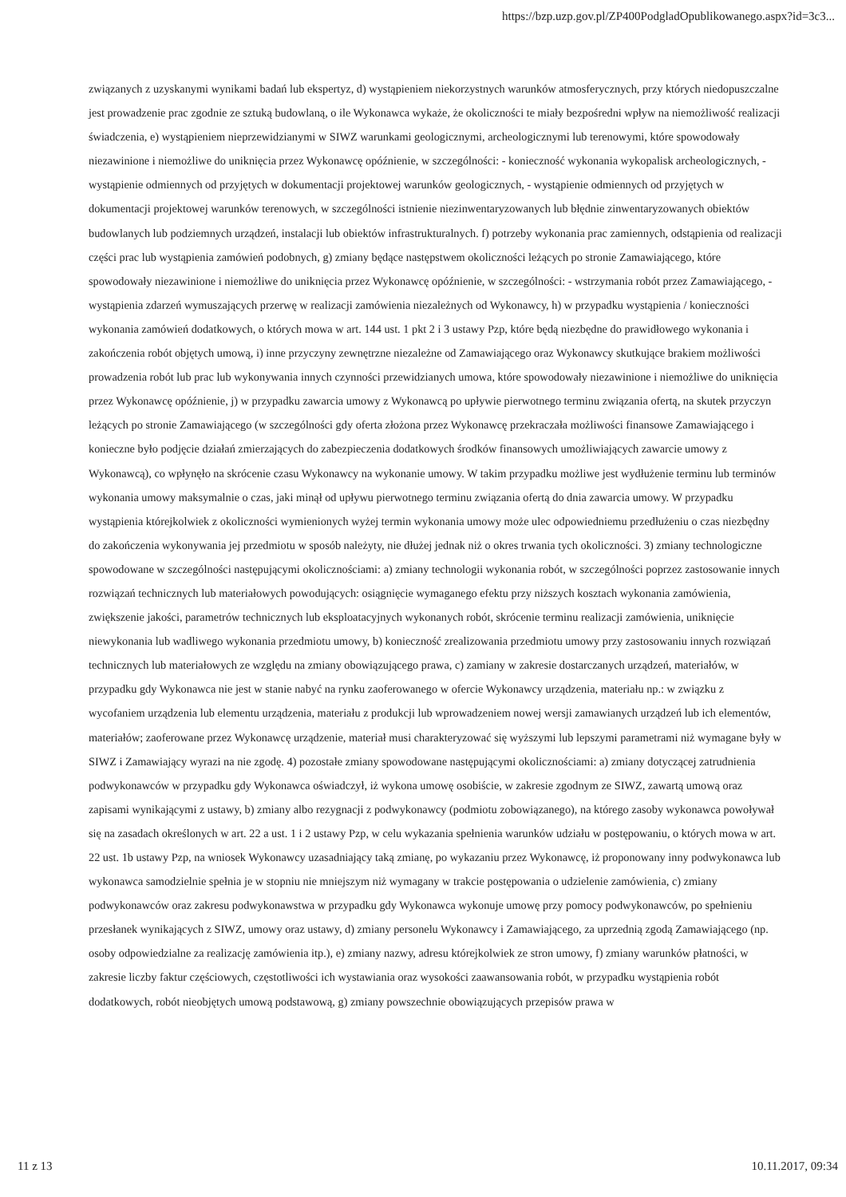https://bzp.uzp.gov.pl/ZP400PodgladOpublikowanego.aspx?id=3c3...
związanych z uzyskanymi wynikami badań lub ekspertyz, d) wystąpieniem niekorzystnych warunków atmosferycznych, przy których niedopuszczalne jest prowadzenie prac zgodnie ze sztuką budowlaną, o ile Wykonawca wykaże, że okoliczności te miały bezpośredni wpływ na niemożliwość realizacji świadczenia, e) wystąpieniem nieprzewidzianymi w SIWZ warunkami geologicznymi, archeologicznymi lub terenowymi, które spowodowały niezawinione i niemożliwe do uniknięcia przez Wykonawcę opóźnienie, w szczególności: - konieczność wykonania wykopalisk archeologicznych, - wystąpienie odmiennych od przyjętych w dokumentacji projektowej warunków geologicznych, - wystąpienie odmiennych od przyjętych w dokumentacji projektowej warunków terenowych, w szczególności istnienie niezinwentaryzowanych lub błędnie zinwentaryzowanych obiektów budowlanych lub podziemnych urządzeń, instalacji lub obiektów infrastrukturalnych. f) potrzeby wykonania prac zamiennych, odstąpienia od realizacji części prac lub wystąpienia zamówień podobnych, g) zmiany będące następstwem okoliczności leżących po stronie Zamawiającego, które spowodowały niezawinione i niemożliwe do uniknięcia przez Wykonawcę opóźnienie, w szczególności: - wstrzymania robót przez Zamawiającego, - wystąpienia zdarzeń wymuszających przerwę w realizacji zamówienia niezależnych od Wykonawcy, h) w przypadku wystąpienia / konieczności wykonania zamówień dodatkowych, o których mowa w art. 144 ust. 1 pkt 2 i 3 ustawy Pzp, które będą niezbędne do prawidłowego wykonania i zakończenia robót objętych umową, i) inne przyczyny zewnętrzne niezależne od Zamawiającego oraz Wykonawcy skutkujące brakiem możliwości prowadzenia robót lub prac lub wykonywania innych czynności przewidzianych umowa, które spowodowały niezawinione i niemożliwe do uniknięcia przez Wykonawcę opóźnienie, j) w przypadku zawarcia umowy z Wykonawcą po upływie pierwotnego terminu związania ofertą, na skutek przyczyn leżących po stronie Zamawiającego (w szczególności gdy oferta złożona przez Wykonawcę przekraczała możliwości finansowe Zamawiającego i konieczne było podjęcie działań zmierzających do zabezpieczenia dodatkowych środków finansowych umożliwiających zawarcie umowy z Wykonawcą), co wpłynęło na skrócenie czasu Wykonawcy na wykonanie umowy. W takim przypadku możliwe jest wydłużenie terminu lub terminów wykonania umowy maksymalnie o czas, jaki minął od upływu pierwotnego terminu związania ofertą do dnia zawarcia umowy. W przypadku wystąpienia którejkolwiek z okoliczności wymienionych wyżej termin wykonania umowy może ulec odpowiedniemu przedłużeniu o czas niezbędny do zakończenia wykonywania jej przedmiotu w sposób należyty, nie dłużej jednak niż o okres trwania tych okoliczności. 3) zmiany technologiczne spowodowane w szczególności następującymi okolicznościami: a) zmiany technologii wykonania robót, w szczególności poprzez zastosowanie innych rozwiązań technicznych lub materiałowych powodujących: osiągnięcie wymaganego efektu przy niższych kosztach wykonania zamówienia, zwiększenie jakości, parametrów technicznych lub eksploatacyjnych wykonanych robót, skrócenie terminu realizacji zamówienia, uniknięcie niewykonania lub wadliwego wykonania przedmiotu umowy, b) konieczność zrealizowania przedmiotu umowy przy zastosowaniu innych rozwiązań technicznych lub materiałowych ze względu na zmiany obowiązującego prawa, c) zamiany w zakresie dostarczanych urządzeń, materiałów, w przypadku gdy Wykonawca nie jest w stanie nabyć na rynku zaoferowanego w ofercie Wykonawcy urządzenia, materiału np.: w związku z wycofaniem urządzenia lub elementu urządzenia, materiału z produkcji lub wprowadzeniem nowej wersji zamawianych urządzeń lub ich elementów, materiałów; zaoferowane przez Wykonawcę urządzenie, materiał musi charakteryzować się wyższymi lub lepszymi parametrami niż wymagane były w SIWZ i Zamawiający wyrazi na nie zgodę. 4) pozostałe zmiany spowodowane następującymi okolicznościami: a) zmiany dotyczącej zatrudnienia podwykonawców w przypadku gdy Wykonawca oświadczył, iż wykona umowę osobiście, w zakresie zgodnym ze SIWZ, zawartą umową oraz zapisami wynikającymi z ustawy, b) zmiany albo rezygnacji z podwykonawcy (podmiotu zobowiązanego), na którego zasoby wykonawca powoływał się na zasadach określonych w art. 22 a ust. 1 i 2 ustawy Pzp, w celu wykazania spełnienia warunków udziału w postępowaniu, o których mowa w art. 22 ust. 1b ustawy Pzp, na wniosek Wykonawcy uzasadniający taką zmianę, po wykazaniu przez Wykonawcę, iż proponowany inny podwykonawca lub wykonawca samodzielnie spełnia je w stopniu nie mniejszym niż wymagany w trakcie postępowania o udzielenie zamówienia, c) zmiany podwykonawców oraz zakresu podwykonawstwa w przypadku gdy Wykonawca wykonuje umowę przy pomocy podwykonawców, po spełnieniu przesłanek wynikających z SIWZ, umowy oraz ustawy, d) zmiany personelu Wykonawcy i Zamawiającego, za uprzednią zgodą Zamawiającego (np. osoby odpowiedzialne za realizację zamówienia itp.), e) zmiany nazwy, adresu którejkolwiek ze stron umowy, f) zmiany warunków płatności, w zakresie liczby faktur częściowych, częstotliwości ich wystawiania oraz wysokości zaawansowania robót, w przypadku wystąpienia robót dodatkowych, robót nieobjętych umową podstawową, g) zmiany powszechnie obowiązujących przepisów prawa w
11 z 13 10.11.2017, 09:34